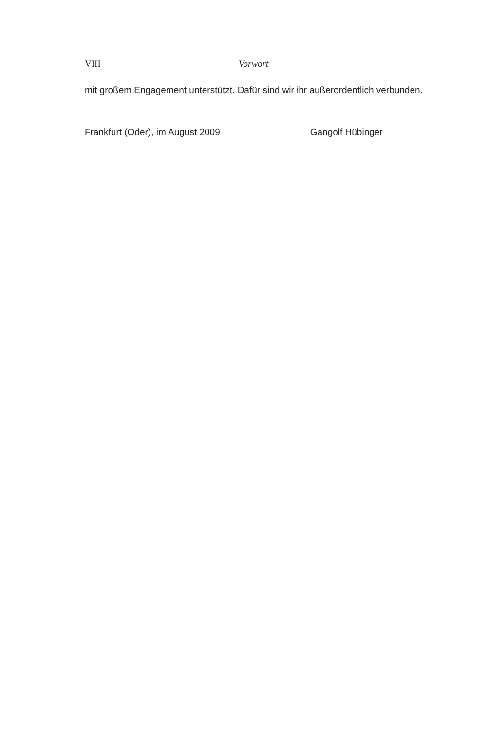VIII Vorwort
mit großem Engagement unterstützt. Dafür sind wir ihr außerordentlich verbunden.
Frankfurt (Oder), im August 2009 Gangolf Hübinger